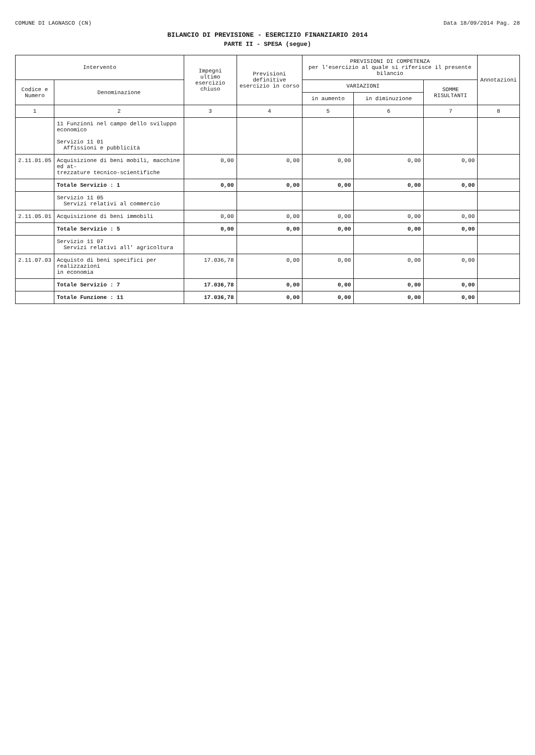COMUNE DI LAGNASCO (CN) Data 18/09/2014 Pag. 28
BILANCIO DI PREVISIONE - ESERCIZIO FINANZIARIO 2014
PARTE II - SPESA (segue)
| Intervento | | Impegni ultimo esercizio chiuso | Previsioni definitive esercizio in corso | PREVISIONI DI COMPETENZA per l'esercizio al quale si riferisce il presente bilancio | | | Annotazioni |
| --- | --- | --- | --- | --- | --- | --- | --- |
| Codice e Numero | Denominazione | | | VARIAZIONI | | SOMME RISULTANTI | |
| | | | | in aumento | in diminuzione | | |
| 1 | 2 | 3 | 4 | 5 | 6 | 7 | 8 |
| | 11 Funzioni nel campo dello sviluppo economico Servizio 11 01 Affissioni e pubblicità | | | | | | |
| 2.11.01.05 | Acquisizione di beni mobili, macchine ed at- trezzature tecnico-scientifiche | 0,00 | 0,00 | 0,00 | 0,00 | 0,00 | |
| | Totale Servizio : 1 | 0,00 | 0,00 | 0,00 | 0,00 | 0,00 | |
| | Servizio 11 05 Servizi relativi al commercio | | | | | | |
| 2.11.05.01 | Acquisizione di beni immobili | 0,00 | 0,00 | 0,00 | 0,00 | 0,00 | |
| | Totale Servizio : 5 | 0,00 | 0,00 | 0,00 | 0,00 | 0,00 | |
| | Servizio 11 07 Servizi relativi all' agricoltura | | | | | | |
| 2.11.07.03 | Acquisto di beni specifici per realizzazioni in economia | 17.036,78 | 0,00 | 0,00 | 0,00 | 0,00 | |
| | Totale Servizio : 7 | 17.036,78 | 0,00 | 0,00 | 0,00 | 0,00 | |
| | Totale Funzione : 11 | 17.036,78 | 0,00 | 0,00 | 0,00 | 0,00 | |